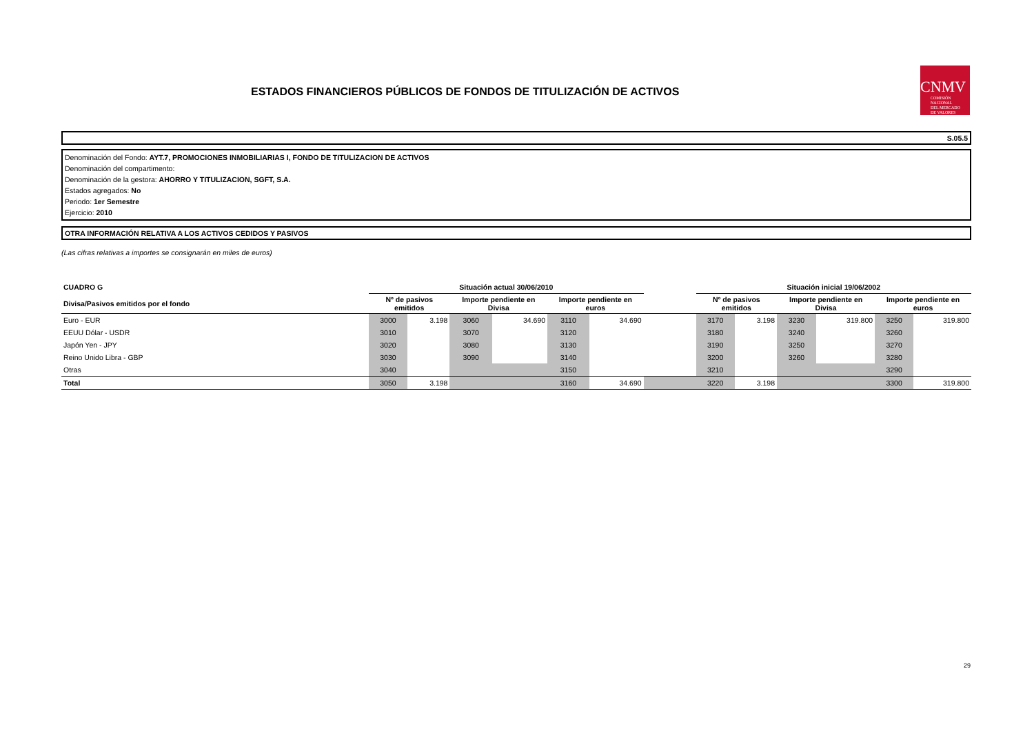ESTADOS FINANCIEROS PÚBLICOS DE FONDOS DE TITULIZACIÓN DE ACTIVOS
CNMV
COMISIÓN
NACIONAL
DEL MERCADO
DE VALORES
S.05.5
Denominación del Fondo: AYT.7, PROMOCIONES INMOBILIARIAS I, FONDO DE TITULIZACION DE ACTIVOS
Denominación del compartimento:
Denominación de la gestora: AHORRO Y TITULIZACION, SGFT, S.A.
Estados agregados: No
Periodo: 1er Semestre
Ejercicio: 2010
OTRA INFORMACIÓN RELATIVA A LOS ACTIVOS CEDIDOS Y PASIVOS
(Las cifras relativas a importes se consignarán en miles de euros)
| CUADRO G | Situación actual 30/06/2010 | | | | | | | Situación inicial 19/06/2002 | | | | | |
| --- | --- | --- | --- | --- | --- | --- | --- | --- | --- | --- | --- | --- | --- |
| Divisa/Pasivos emitidos por el fondo | Nº de pasivos emitidos | | Importe pendiente en Divisa | | Importe pendiente en euros | | | Nº de pasivos emitidos | | Importe pendiente en Divisa | | Importe pendiente en euros | |
| Euro - EUR | 3000 | 3.198 | 3060 | 34.690 | 3110 | 34.690 | | 3170 | 3.198 | 3230 | 319.800 | 3250 | 319.800 |
| EEUU Dólar - USDR | 3010 | | 3070 | | 3120 | | | 3180 | | 3240 | | 3260 | |
| Japón Yen - JPY | 3020 | | 3080 | | 3130 | | | 3190 | | 3250 | | 3270 | |
| Reino Unido Libra - GBP | 3030 | | 3090 | | 3140 | | | 3200 | | 3260 | | 3280 | |
| Otras | 3040 | | | | 3150 | | | 3210 | | | | 3290 | |
| Total | 3050 | 3.198 | | | 3160 | 34.690 | | 3220 | 3.198 | | | 3300 | 319.800 |
29